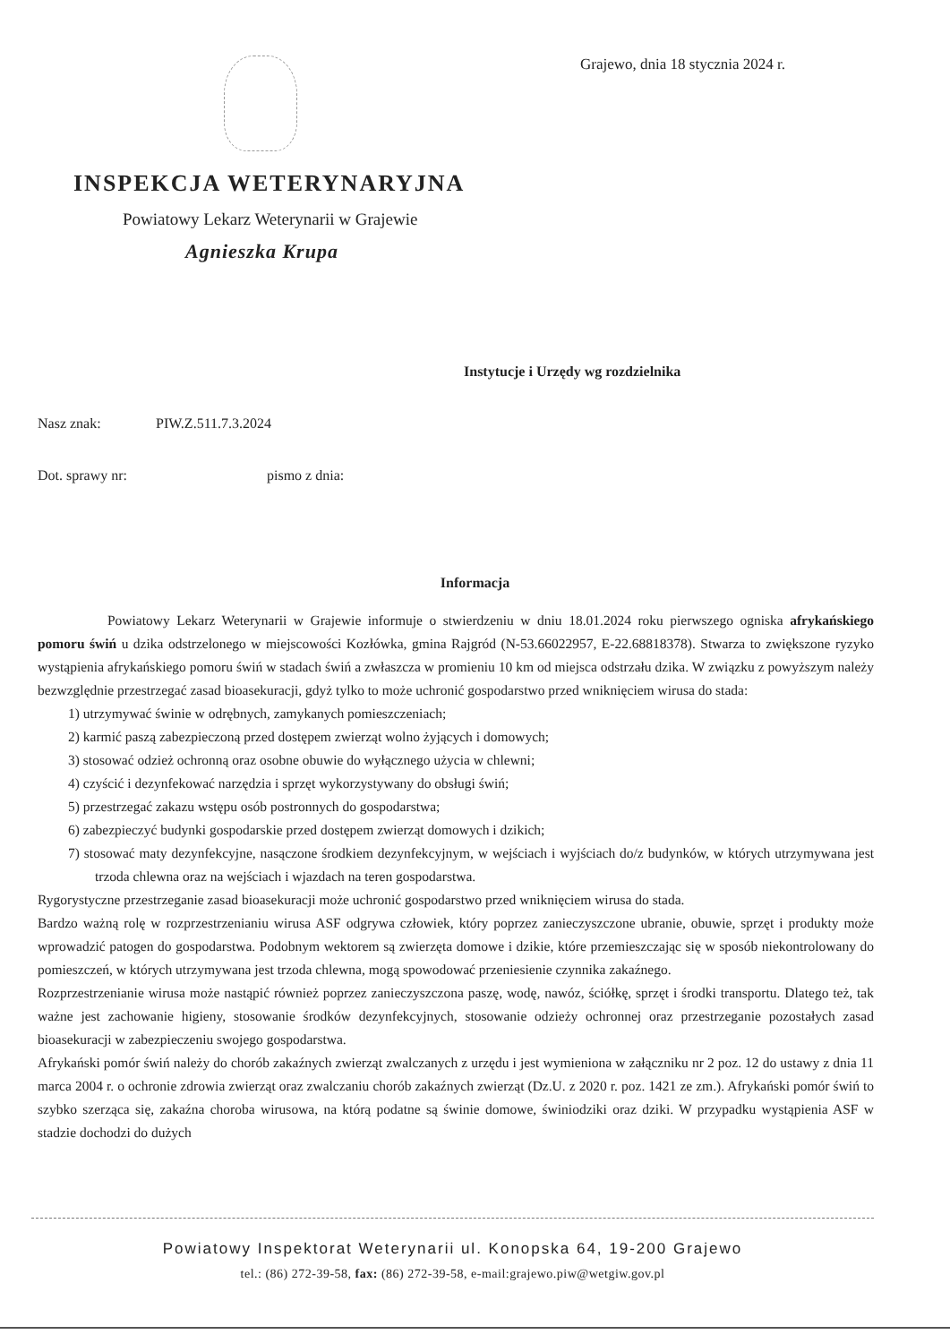Grajewo, dnia 18 stycznia 2024 r.
INSPEKCJA WETERYNARYJNA
Powiatowy Lekarz Weterynarii w Grajewie
Agnieszka Krupa
Instytucje i Urzędy wg rozdzielnika
Nasz znak: PIW.Z.511.7.3.2024
Dot. sprawy nr: pismo z dnia:
Informacja
Powiatowy Lekarz Weterynarii w Grajewie informuje o stwierdzeniu w dniu 18.01.2024 roku pierwszego ogniska afrykańskiego pomoru świń u dzika odstrzelonego w miejscowości Kozłówka, gmina Rajgród (N-53.66022957, E-22.68818378). Stwarza to zwiększone ryzyko wystąpienia afrykańskiego pomoru świń w stadach świń a zwłaszcza w promieniu 10 km od miejsca odstrzału dzika. W związku z powyższym należy bezwzględnie przestrzegać zasad bioasekuracji, gdyż tylko to może uchronić gospodarstwo przed wniknięciem wirusa do stada:
1) utrzymywać świnie w odrębnych, zamykanych pomieszczeniach;
2) karmić paszą zabezpieczoną przed dostępem zwierząt wolno żyjących i domowych;
3) stosować odzież ochronną oraz osobne obuwie do wyłącznego użycia w chlewni;
4) czyścić i dezynfekować narzędzia i sprzęt wykorzystywany do obsługi świń;
5) przestrzegać zakazu wstępu osób postronnych do gospodarstwa;
6) zabezpieczyć budynki gospodarskie przed dostępem zwierząt domowych i dzikich;
7) stosować maty dezynfekcyjne, nasączone środkiem dezynfekcyjnym, w wejściach i wyjściach do/z budynków, w których utrzymywana jest trzoda chlewna oraz na wejściach i wjazdach na teren gospodarstwa.
Rygorystyczne przestrzeganie zasad bioasekuracji może uchronić gospodarstwo przed wniknięciem wirusa do stada.
Bardzo ważną rolę w rozprzestrzenianiu wirusa ASF odgrywa człowiek, który poprzez zanieczyszczone ubranie, obuwie, sprzęt i produkty może wprowadzić patogen do gospodarstwa. Podobnym wektorem są zwierzęta domowe i dzikie, które przemieszczając się w sposób niekontrolowany do pomieszczeń, w których utrzymywana jest trzoda chlewna, mogą spowodować przeniesienie czynnika zakaźnego.
Rozprzestrzenianie wirusa może nastąpić również poprzez zanieczyszczona paszę, wodę, nawóz, ściółkę, sprzęt i środki transportu. Dlatego też, tak ważne jest zachowanie higieny, stosowanie środków dezynfekcyjnych, stosowanie odzieży ochronnej oraz przestrzeganie pozostałych zasad bioasekuracji w zabezpieczeniu swojego gospodarstwa.
Afrykański pomór świń należy do chorób zakaźnych zwierząt zwalczanych z urzędu i jest wymieniona w załączniku nr 2 poz. 12 do ustawy z dnia 11 marca 2004 r. o ochronie zdrowia zwierząt oraz zwalczaniu chorób zakaźnych zwierząt (Dz.U. z 2020 r. poz. 1421 ze zm.). Afrykański pomór świń to szybko szerząca się, zakaźna choroba wirusowa, na którą podatne są świnie domowe, świniodziki oraz dziki. W przypadku wystąpienia ASF w stadzie dochodzi do dużych
Powiatowy Inspektorat Weterynarii ul. Konopska 64, 19-200 Grajewo
tel.: (86) 272-39-58, fax: (86) 272-39-58, e-mail:grajewo.piw@wetgiw.gov.pl